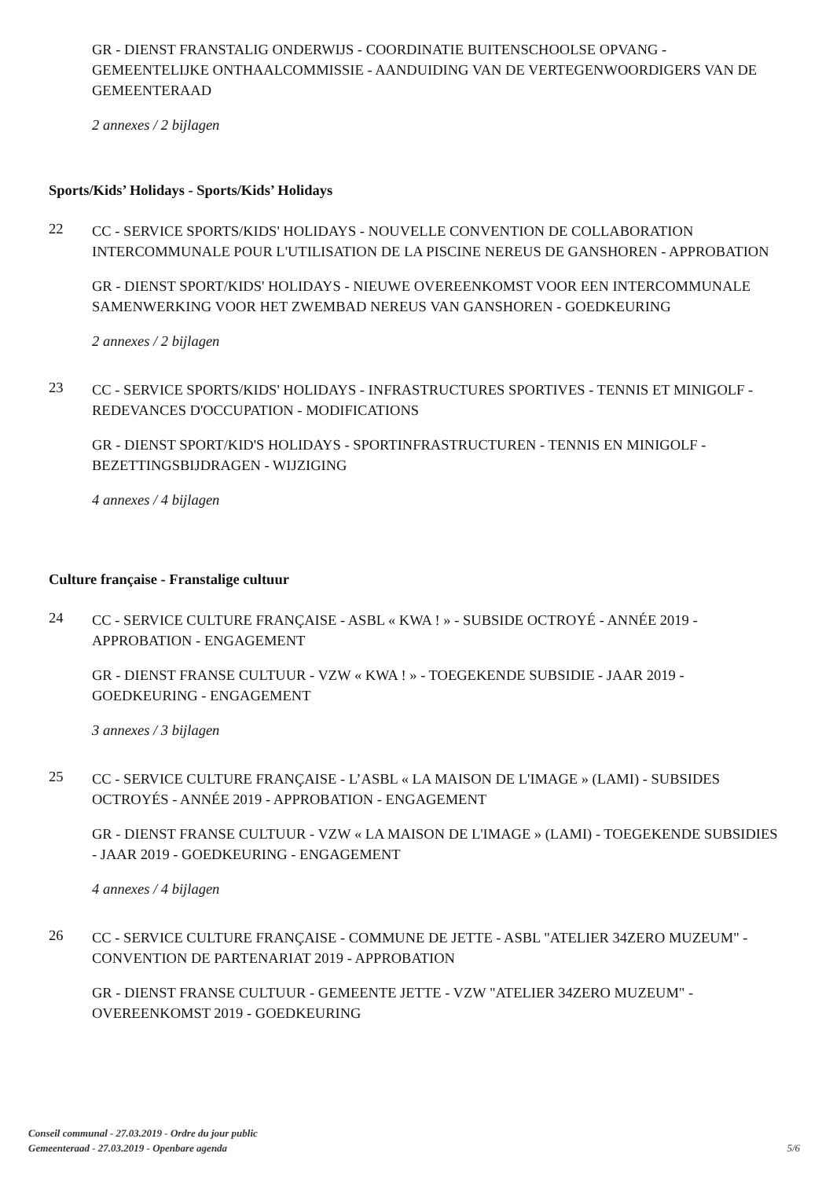GR - DIENST FRANSTALIG ONDERWIJS - COORDINATIE BUITENSCHOOLSE OPVANG - GEMEENTELIJKE ONTHAALCOMMISSIE - AANDUIDING VAN DE VERTEGENWOORDIGERS VAN DE GEMEENTERAAD
2 annexes / 2 bijlagen
Sports/Kids’ Holidays - Sports/Kids’ Holidays
22
CC - SERVICE SPORTS/KIDS' HOLIDAYS - NOUVELLE CONVENTION DE COLLABORATION INTERCOMMUNALE POUR L'UTILISATION DE LA PISCINE NEREUS DE GANSHOREN - APPROBATION
GR - DIENST SPORT/KIDS' HOLIDAYS - NIEUWE OVEREENKOMST VOOR EEN INTERCOMMUNALE SAMENWERKING VOOR HET ZWEMBAD NEREUS VAN GANSHOREN - GOEDKEURING
2 annexes / 2 bijlagen
23
CC - SERVICE SPORTS/KIDS' HOLIDAYS - INFRASTRUCTURES SPORTIVES - TENNIS ET MINIGOLF - REDEVANCES D'OCCUPATION - MODIFICATIONS
GR - DIENST SPORT/KID'S HOLIDAYS - SPORTINFRASTRUCTUREN - TENNIS EN MINIGOLF - BEZETTINGSBIJDRAGEN - WIJZIGING
4 annexes / 4 bijlagen
Culture française - Franstalige cultuur
24
CC - SERVICE CULTURE FRANÇAISE - ASBL « KWA ! » - SUBSIDE OCTROYÉ - ANNÉE 2019 - APPROBATION - ENGAGEMENT
GR - DIENST FRANSE CULTUUR - VZW « KWA ! » - TOEGEKENDE SUBSIDIE - JAAR 2019 - GOEDKEURING - ENGAGEMENT
3 annexes / 3 bijlagen
25
CC - SERVICE CULTURE FRANÇAISE - L’ASBL « LA MAISON DE L'IMAGE » (LAMI) - SUBSIDES OCTROYÉS - ANNÉE 2019 - APPROBATION - ENGAGEMENT
GR - DIENST FRANSE CULTUUR - VZW « LA MAISON DE L'IMAGE » (LAMI) - TOEGEKENDE SUBSIDIES - JAAR 2019 - GOEDKEURING - ENGAGEMENT
4 annexes / 4 bijlagen
26
CC - SERVICE CULTURE FRANÇAISE - COMMUNE DE JETTE - ASBL "ATELIER 34ZERO MUZEUM" - CONVENTION DE PARTENARIAT 2019 - APPROBATION
GR - DIENST FRANSE CULTUUR - GEMEENTE JETTE - VZW "ATELIER 34ZERO MUZEUM" - OVEREENKOMST 2019 - GOEDKEURING
Conseil communal - 27.03.2019 - Ordre du jour public
Gemeenteraad - 27.03.2019 - Openbare agenda 5/6